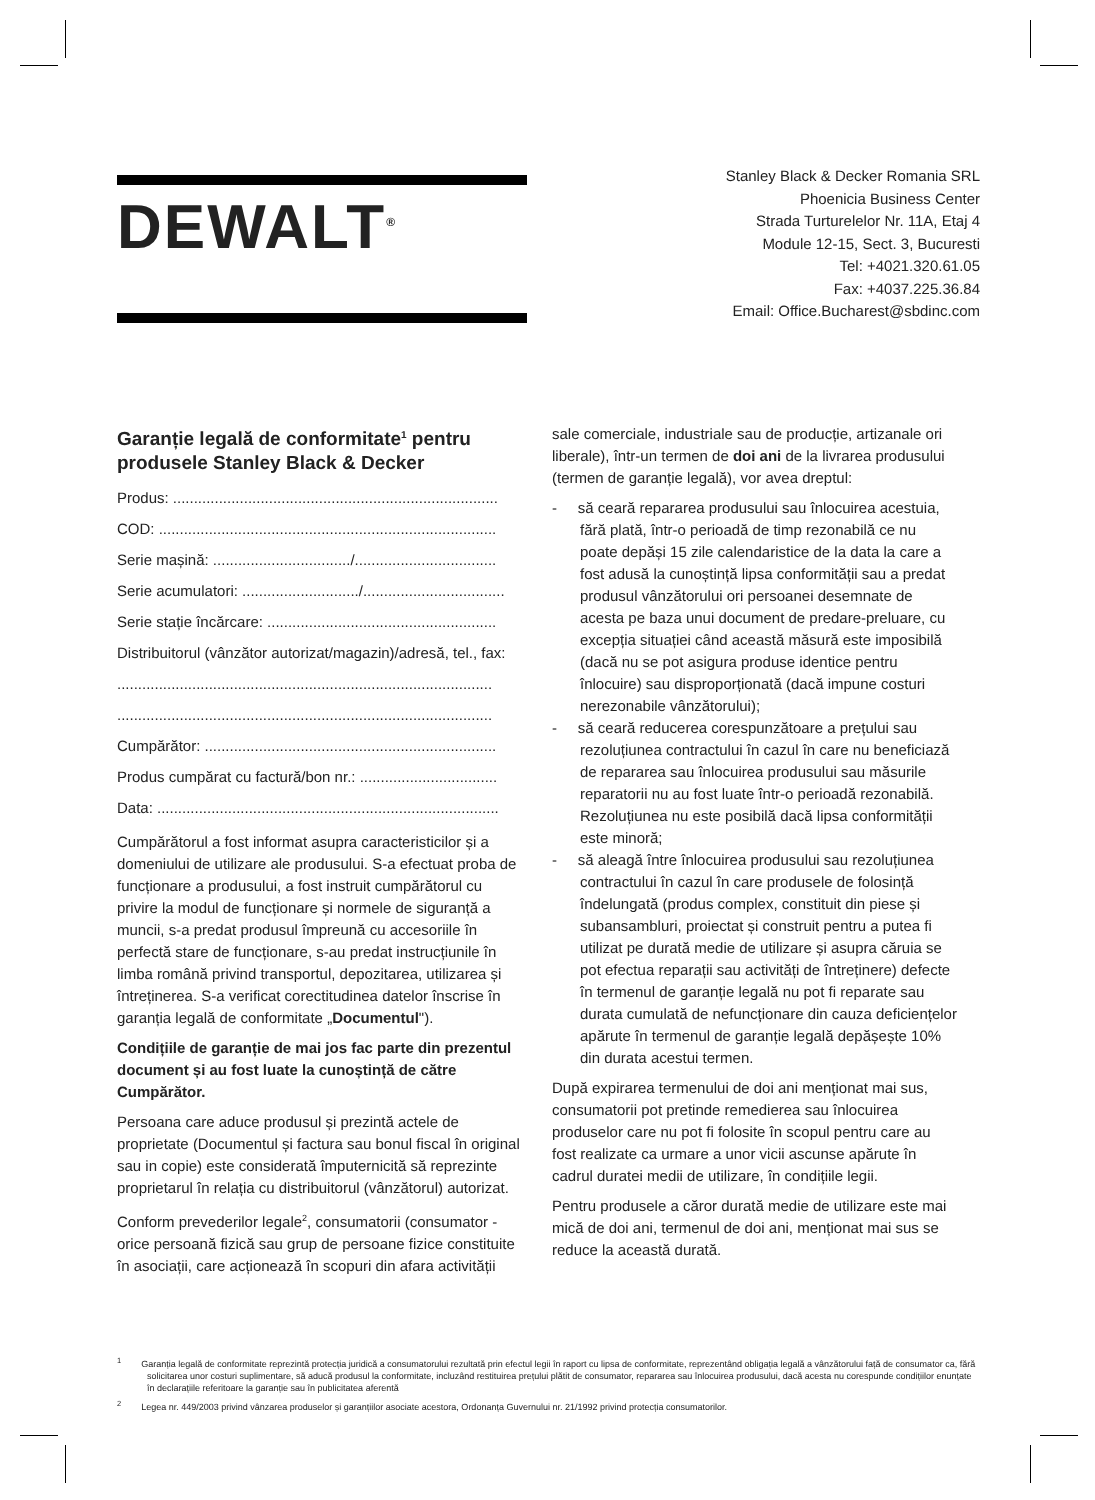DEWALT<sup>®</sup>
Stanley Black & Decker Romania SRL
Phoenicia Business Center
Strada Turturelelor Nr. 11A, Etaj 4
Module 12-15, Sect. 3, Bucuresti
Tel: +4021.320.61.05
Fax: +4037.225.36.84
Email: Office.Bucharest@sbdinc.com
Garanție legală de conformitate<sup>1</sup> pentru produsele Stanley Black & Decker
Produs: ..............................................................................
COD: .................................................................................
Serie mașină: ................................./..................................
Serie acumulatori: ............................/..................................
Serie stație încărcare: .......................................................
Distribuitorul (vânzător autorizat/magazin)/adresă, tel., fax:
..........................................................................................
..........................................................................................
Cumpărător: ......................................................................
Produs cumpărat cu factură/bon nr.: .................................
Data: ..................................................................................
Cumpărătorul a fost informat asupra caracteristicilor și a domeniului de utilizare ale produsului. S-a efectuat proba de funcționare a produsului, a fost instruit cumpărătorul cu privire la modul de funcționare și normele de siguranță a muncii, s-a predat produsul împreună cu accesoriile în perfectă stare de funcționare, s-au predat instrucțiunile în limba română privind transportul, depozitarea, utilizarea și întreținerea. S-a verificat corectitudinea datelor înscrise în garanția legală de conformitate „Documentul").
Condițiile de garanție de mai jos fac parte din prezentul document și au fost luate la cunoștință de către Cumpărător.
Persoana care aduce produsul și prezintă actele de proprietate (Documentul și factura sau bonul fiscal în original sau in copie) este considerată împuternicită să reprezinte proprietarul în relația cu distribuitorul (vânzătorul) autorizat.
Conform prevederilor legale<sup>2</sup>, consumatorii (consumator - orice persoană fizică sau grup de persoane fizice constituite în asociații, care acționează în scopuri din afara activității
sale comerciale, industriale sau de producție, artizanale ori liberale), într-un termen de doi ani de la livrarea produsului (termen de garanție legală), vor avea dreptul:
- să ceară repararea produsului sau înlocuirea acestuia, fără plată, într-o perioadă de timp rezonabilă ce nu poate depăși 15 zile calendaristice de la data la care a fost adusă la cunoștință lipsa conformității sau a predat produsul vânzătorului ori persoanei desemnate de acesta pe baza unui document de predare-preluare, cu excepția situației când această măsură este imposibilă (dacă nu se pot asigura produse identice pentru înlocuire) sau disproporționată (dacă impune costuri nerezonabile vânzătorului);
- să ceară reducerea corespunzătoare a prețului sau rezoluțiunea contractului în cazul în care nu beneficiază de repararea sau înlocuirea produsului sau măsurile reparatorii nu au fost luate într-o perioadă rezonabilă. Rezoluțiunea nu este posibilă dacă lipsa conformității este minoră;
- să aleagă între înlocuirea produsului sau rezoluțiunea contractului în cazul în care produsele de folosință îndelungată (produs complex, constituit din piese și subansambluri, proiectat și construit pentru a putea fi utilizat pe durată medie de utilizare și asupra căruia se pot efectua reparații sau activități de întreținere) defecte în termenul de garanție legală nu pot fi reparate sau durata cumulată de nefuncționare din cauza deficiențelor apărute în termenul de garanție legală depășește 10% din durata acestui termen.
După expirarea termenului de doi ani menționat mai sus, consumatorii pot pretinde remedierea sau înlocuirea produselor care nu pot fi folosite în scopul pentru care au fost realizate ca urmare a unor vicii ascunse apărute în cadrul duratei medii de utilizare, în condițiile legii.
Pentru produsele a căror durată medie de utilizare este mai mică de doi ani, termenul de doi ani, menționat mai sus se reduce la această durată.
<sup>1</sup> Garanția legală de conformitate reprezintă protecția juridică a consumatorului rezultată prin efectul legii în raport cu lipsa de conformitate, reprezentând obligația legală a vânzătorului față de consumator ca, fără solicitarea unor costuri suplimentare, să aducă produsul la conformitate, incluzând restituirea prețului plătit de consumator, repararea sau înlocuirea produsului, dacă acesta nu corespunde condițiilor enunțate în declarațiile referitoare la garanție sau în publicitatea aferentă
<sup>2</sup> Legea nr. 449/2003 privind vânzarea produselor și garanțiilor asociate acestora, Ordonanța Guvernului nr. 21/1992 privind protecția consumatorilor.